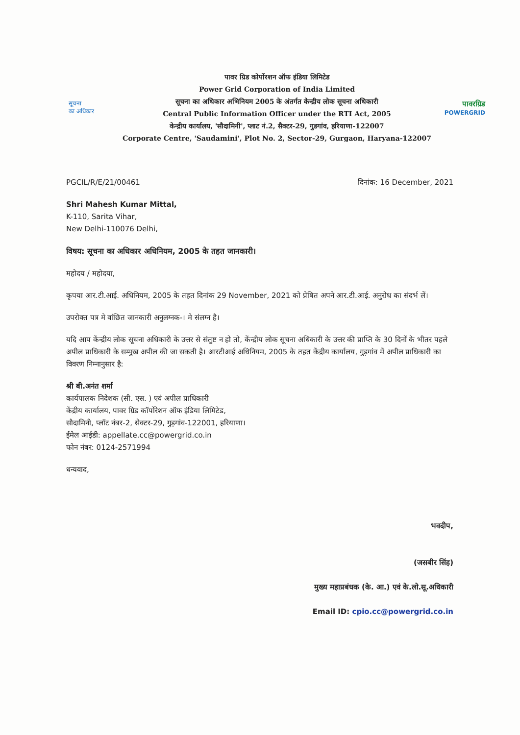सूचना
का अधिकार
पावर ग्रिड कोर्पोरशन ऑफ इंडिया लिमिटेड
Power Grid Corporation of India Limited
सूचना का अधिकार अभिनियम 2005 के अंतर्गत केन्द्रीय लोक सूचना अधिकारी
Central Public Information Officer under the RTI Act, 2005
केन्द्रीय कार्यालय, 'सौदामिनी', प्लाट नं.2, सैक्टर-29, गुडगांव, हरियाणा-122007
Corporate Centre, 'Saudamini', Plot No. 2, Sector-29, Gurgaon, Haryana-122007
पावरग्रिड
POWERGRID
PGCIL/R/E/21/00461 दिनांक: 16 December, 2021
Shri Mahesh Kumar Mittal,
K-110, Sarita Vihar,
New Delhi-110076 Delhi,
विषय: सूचना का अधिकार अधिनियम, 2005 के तहत जानकारी।
महोदय / महोदया,
कृपया आर.टी.आई. अधिनियम, 2005 के तहत दिनांक 29 November, 2021 को प्रेषित अपने आर.टी.आई. अनुरोध का संदर्भ लें।
उपरोक्त पत्र मे वांछित जानकारी अनुलग्नक-। मे संलग्न है।
यदि आप केंन्द्रीय लोक सूचना अधिकारी के उत्तर से संतुष्ट न हो तो, केंन्द्रीय लोक सूचना अधिकारी के उत्तर की प्राप्ति के 30 दिनों के भीतर पहले अपील प्राधिकारी के सम्मुख अपील की जा सकती है। आरटीआई अधिनियम, 2005 के तहत केंद्रीय कार्यालय, गुड़गांव में अपील प्राधिकारी का विवरण निम्नानुसार है:
श्री बी.अनंत शर्मा
कार्यपालक निदेशक (सी. एस. ) एवं अपील प्राधिकारी
केंद्रीय कार्यालय, पावर ग्रिड कॉर्पोरेशन ऑफ इंडिया लिमिटेड,
सौदामिनी, प्लॉट नंबर-2, सेक्टर-29, गुड़गांव-122001, हरियाणा।
ईमेल आईडी: appellate.cc@powergrid.co.in
फोन नंबर: 0124-2571994
धन्यवाद,
भवदीप,
(जसबीर सिंह)
मुख्य महाप्रबंधक (के. आ.) एवं के.लो.सू.अधिकारी
Email ID: cpio.cc@powergrid.co.in